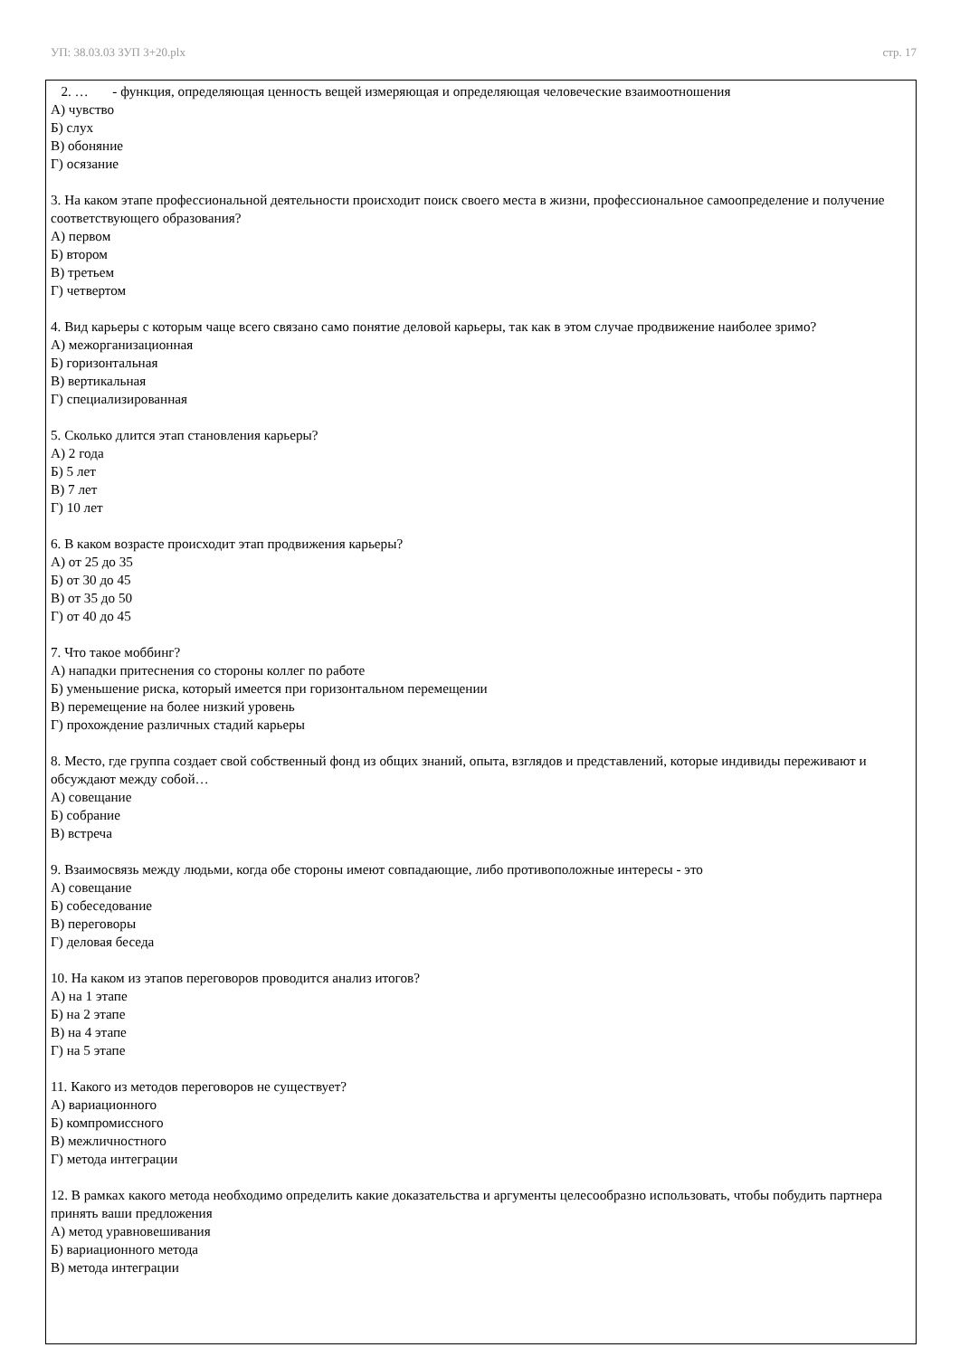УП: 38.03.03 ЗУП 3+20.plx стр. 17
2. … - функция, определяющая ценность вещей измеряющая и определяющая человеческие взаимоотношения
А) чувство
Б) слух
В) обоняние
Г) осязание
3. На каком этапе профессиональной деятельности происходит поиск своего места в жизни, профессиональное самоопределение и получение соответствующего образования?
А) первом
Б) втором
В) третьем
Г) четвертом
4. Вид карьеры с которым чаще всего связано само понятие деловой карьеры, так как в этом случае продвижение наиболее зримо?
А) межорганизационная
Б) горизонтальная
В) вертикальная
Г) специализированная
5. Сколько длится этап становления карьеры?
А) 2 года
Б) 5 лет
В) 7 лет
Г) 10 лет
6. В каком возрасте происходит этап продвижения карьеры?
А) от 25 до 35
Б) от 30 до 45
В) от 35 до 50
Г) от 40 до 45
7. Что такое моббинг?
А) нападки притеснения со стороны коллег по работе
Б) уменьшение риска, который имеется при горизонтальном перемещении
В) перемещение на более низкий уровень
Г) прохождение различных стадий карьеры
8. Место, где группа создает свой собственный фонд из общих знаний, опыта, взглядов и представлений, которые индивиды переживают и обсуждают между собой…
А) совещание
Б) собрание
В) встреча
9. Взаимосвязь между людьми, когда обе стороны имеют совпадающие, либо противоположные интересы - это
А) совещание
Б) собеседование
В) переговоры
Г) деловая беседа
10. На каком из этапов переговоров проводится анализ итогов?
А) на 1 этапе
Б) на 2 этапе
В) на 4 этапе
Г) на 5 этапе
11. Какого из методов переговоров не существует?
А) вариационного
Б) компромиссного
В) межличностного
Г) метода интеграции
12. В рамках какого метода необходимо определить какие доказательства и аргументы целесообразно использовать, чтобы побудить партнера принять ваши предложения
А) метод уравновешивания
Б) вариационного метода
В) метода интеграции